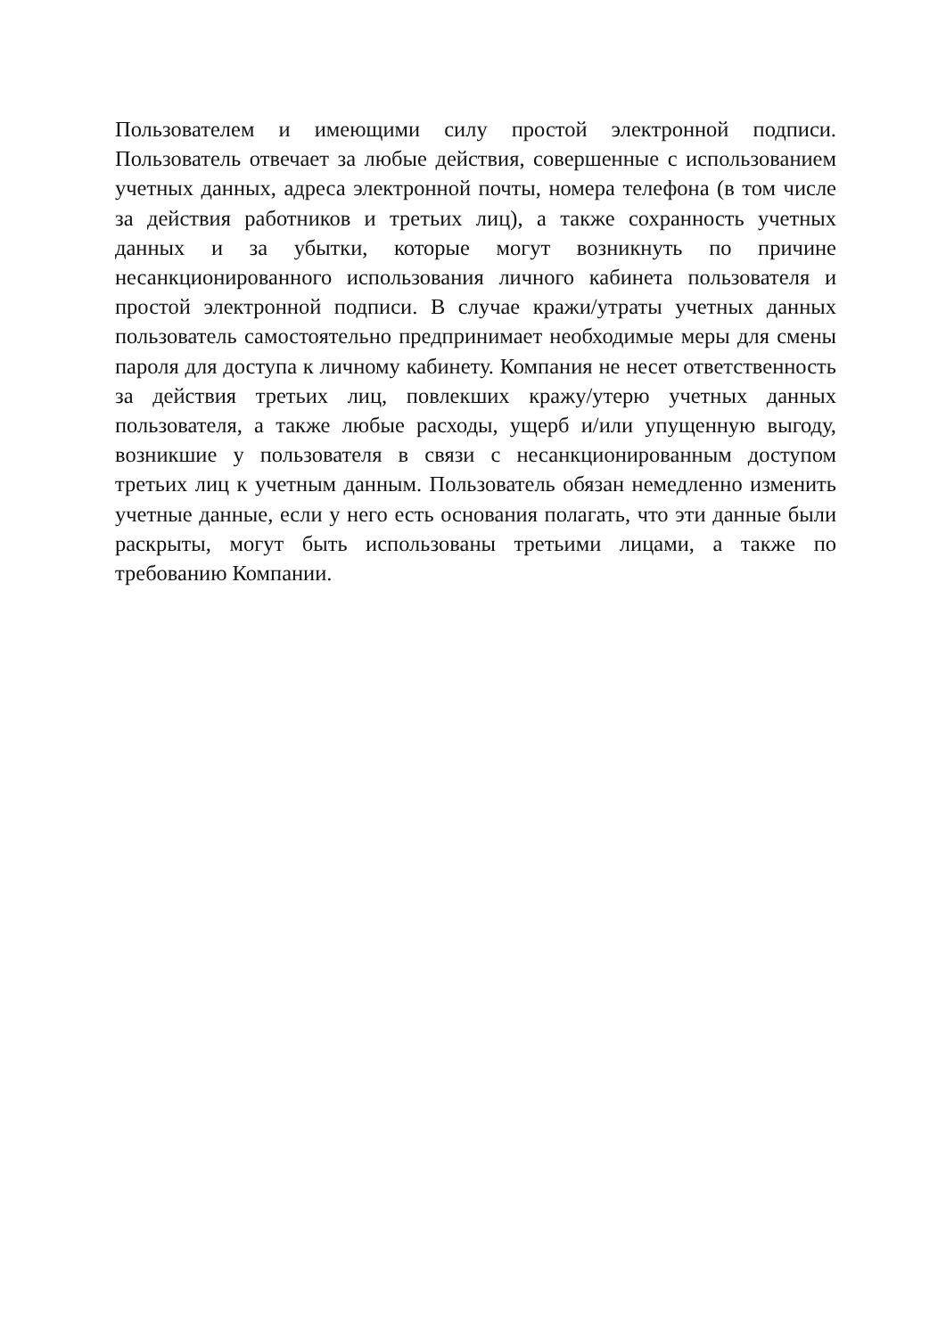Пользователем и имеющими силу простой электронной подписи. Пользователь отвечает за любые действия, совершенные с использованием учетных данных, адреса электронной почты, номера телефона (в том числе за действия работников и третьих лиц), а также сохранность учетных данных и за убытки, которые могут возникнуть по причине несанкционированного использования личного кабинета пользователя и простой электронной подписи. В случае кражи/утраты учетных данных пользователь самостоятельно предпринимает необходимые меры для смены пароля для доступа к личному кабинету. Компания не несет ответственность за действия третьих лиц, повлекших кражу/утерю учетных данных пользователя, а также любые расходы, ущерб и/или упущенную выгоду, возникшие у пользователя в связи с несанкционированным доступом третьих лиц к учетным данным. Пользователь обязан немедленно изменить учетные данные, если у него есть основания полагать, что эти данные были раскрыты, могут быть использованы третьими лицами, а также по требованию Компании.